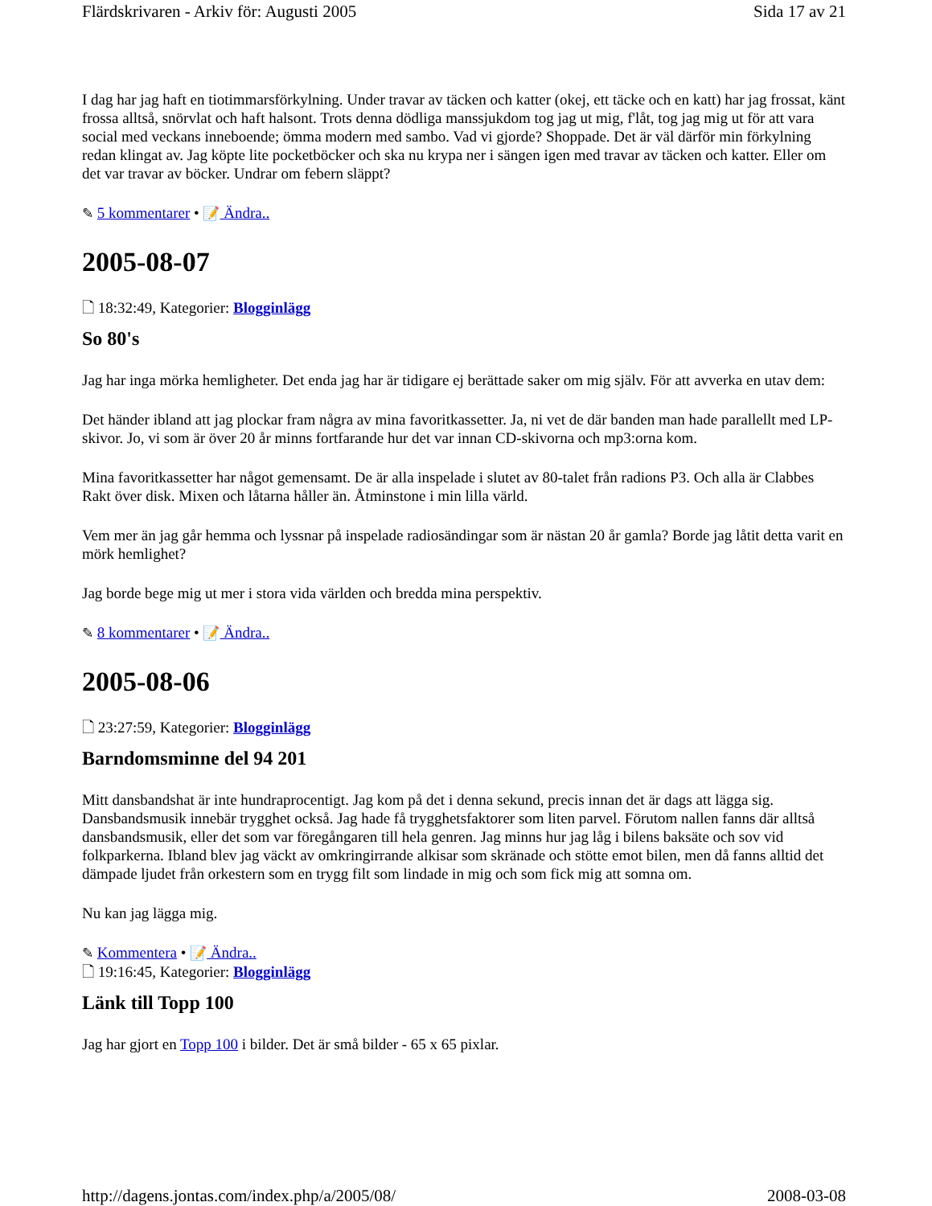Flärdskrivaren - Arkiv för: Augusti 2005 Sida 17 av 21
I dag har jag haft en tiotimmarsförkylning. Under travar av täcken och katter (okej, ett täcke och en katt) har jag frossat, känt frossa alltså, snörvlat och haft halsont. Trots denna dödliga manssjukdom tog jag ut mig, f'låt, tog jag mig ut för att vara social med veckans inneboende; ömma modern med sambo. Vad vi gjorde? Shoppade. Det är väl därför min förkylning redan klingat av. Jag köpte lite pocketböcker och ska nu krypa ner i sängen igen med travar av täcken och katter. Eller om det var travar av böcker. Undrar om febern släppt?
✎ 5 kommentarer • 📝 Ändra..
2005-08-07
🗋 18:32:49, Kategorier: Blogginlägg
So 80's
Jag har inga mörka hemligheter. Det enda jag har är tidigare ej berättade saker om mig själv. För att avverka en utav dem:
Det händer ibland att jag plockar fram några av mina favoritkassetter. Ja, ni vet de där banden man hade parallellt med LP-skivor. Jo, vi som är över 20 år minns fortfarande hur det var innan CD-skivorna och mp3:orna kom.
Mina favoritkassetter har något gemensamt. De är alla inspelade i slutet av 80-talet från radions P3. Och alla är Clabbes Rakt över disk. Mixen och låtarna håller än. Åtminstone i min lilla värld.
Vem mer än jag går hemma och lyssnar på inspelade radiosändingar som är nästan 20 år gamla? Borde jag låtit detta varit en mörk hemlighet?
Jag borde bege mig ut mer i stora vida världen och bredda mina perspektiv.
✎ 8 kommentarer • 📝 Ändra..
2005-08-06
🗋 23:27:59, Kategorier: Blogginlägg
Barndomsminne del 94 201
Mitt dansbandshat är inte hundraprocentigt. Jag kom på det i denna sekund, precis innan det är dags att lägga sig. Dansbandsmusik innebär trygghet också. Jag hade få trygghetsfaktorer som liten parvel. Förutom nallen fanns där alltså dansbandsmusik, eller det som var föregångaren till hela genren. Jag minns hur jag låg i bilens baksäte och sov vid folkparkerna. Ibland blev jag väckt av omkringirrande alkisar som skränade och stötte emot bilen, men då fanns alltid det dämpade ljudet från orkestern som en trygg filt som lindade in mig och som fick mig att somna om.
Nu kan jag lägga mig.
✎ Kommentera • 📝 Ändra..
🗋 19:16:45, Kategorier: Blogginlägg
Länk till Topp 100
Jag har gjort en Topp 100 i bilder. Det är små bilder - 65 x 65 pixlar.
http://dagens.jontas.com/index.php/a/2005/08/ 2008-03-08